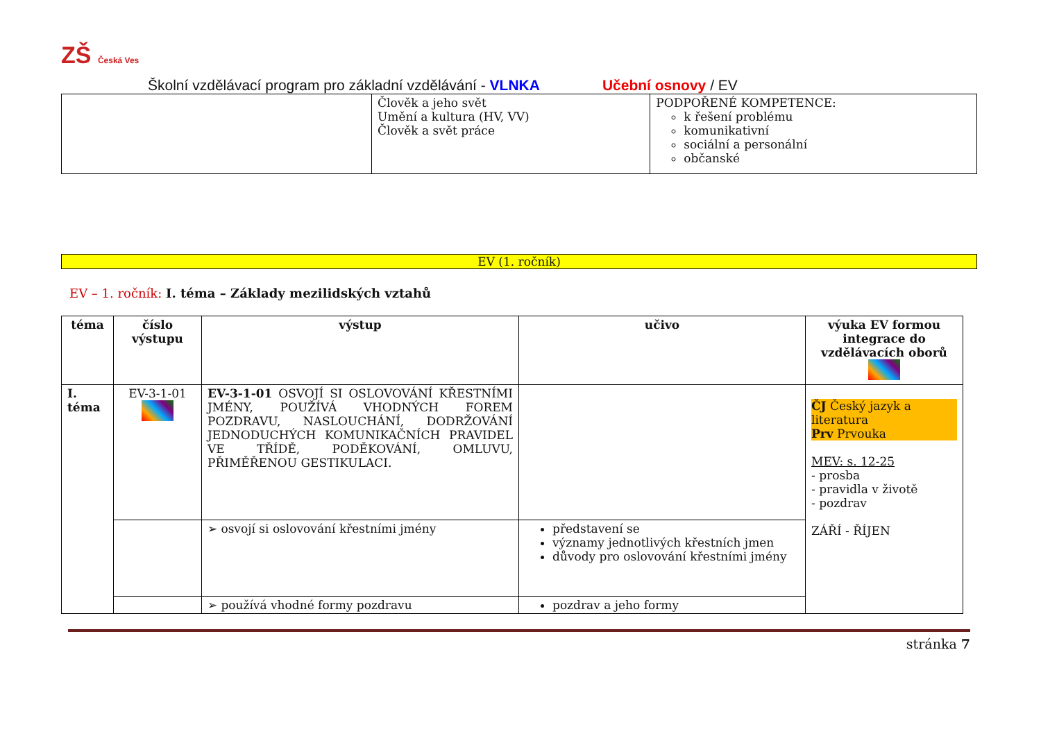ZŠ Česká Ves
Školní vzdělávací program pro základní vzdělávání - VLNKA Učební osnovy / EV
| | Člověk a jeho svět Umění a kultura (HV, VV) Člověk a svět práce | PODPOŘENÉ KOMPETENCE: k řešení problému komunikativní sociální a personální občanské |
EV (1. ročník)
EV – 1. ročník: I. téma – Základy mezilidských vztahů
| téma | číslo výstupu | výstup | učivo | výuka EV formou integrace do vzdělávacích oborů |
| --- | --- | --- | --- | --- |
| I. téma | EV-3-1-01 | EV-3-1-01 OSVOJÍ SI OSLOVOVÁNÍ KŘESTNÍMI JMÉNY, POUŽÍVÁ VHODNÝCH FOREM POZDRAVU, NASLOUCHÁNÍ, DODRŽOVÁNÍ JEDNODUCHÝCH KOMUNIKAČNÍCH PRAVIDEL VE TŘÍDĚ, PODĚKOVÁNÍ, OMLUVU, PŘIMĚŘENOU GESTIKULACI. | | ČJ Český jazyk a literatura Prv Prvouka MEV: s. 12-25 - prosba - pravidla v životě - pozdrav ZÁŘÍ - ŘÍJEN |
| | | ➢ osvojí si oslovování křestními jmény | představení se významy jednotlivých křestních jmen důvody pro oslovování křestními jmény | |
| | | ➢ používá vhodné formy pozdravu | pozdrav a jeho formy | |
stránka 7